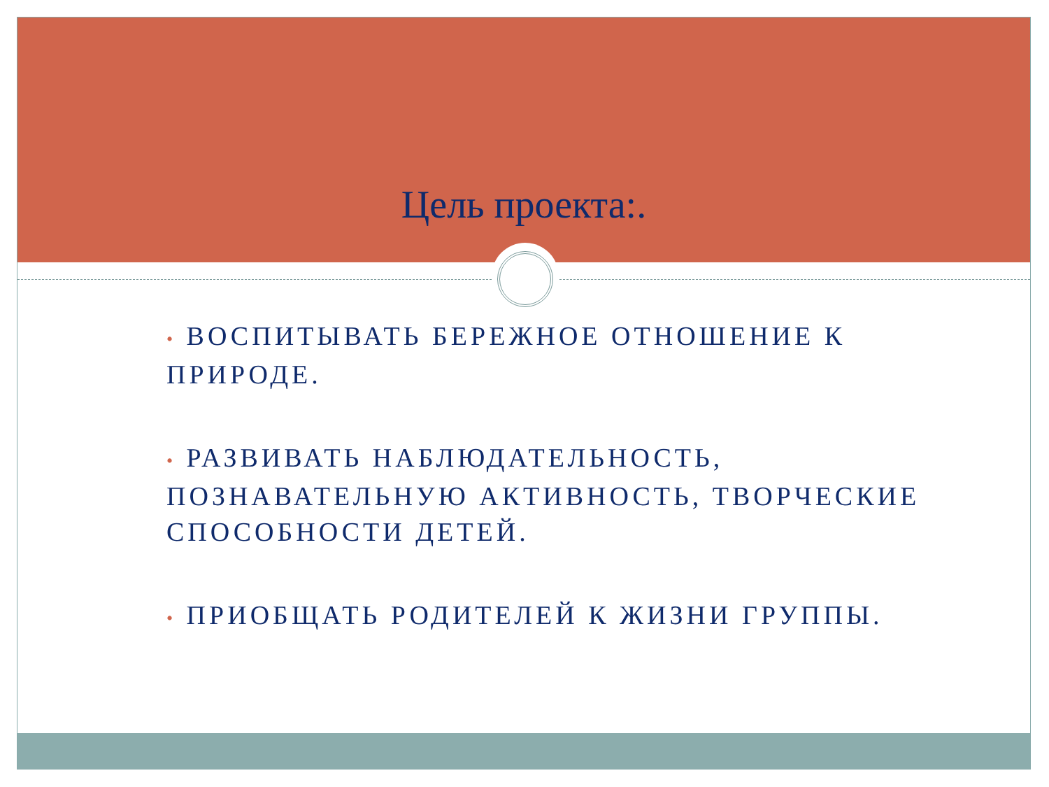Цель проекта:.
• ВОСПИТЫВАТЬ БЕРЕЖНОЕ ОТНОШЕНИЕ К ПРИРОДЕ.
• РАЗВИВАТЬ НАБЛЮДАТЕЛЬНОСТЬ, ПОЗНАВАТЕЛЬНУЮ АКТИВНОСТЬ, ТВОРЧЕСКИЕ СПОСОБНОСТИ ДЕТЕЙ.
• ПРИОБЩАТЬ РОДИТЕЛЕЙ К ЖИЗНИ ГРУППЫ.